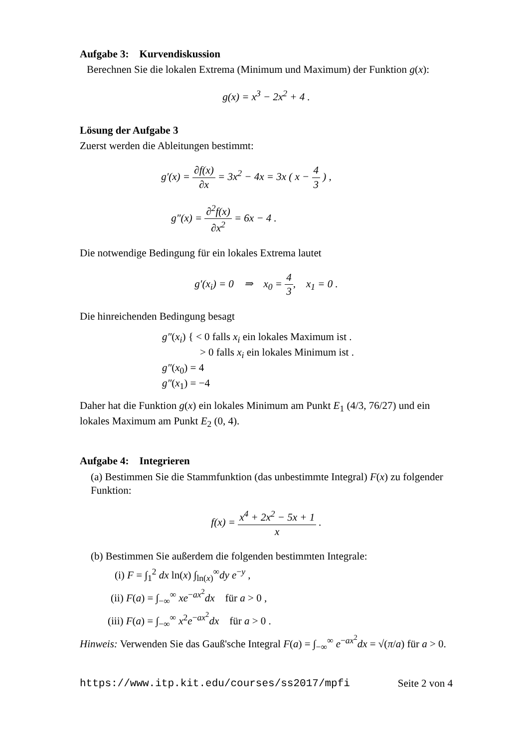Aufgabe 3: Kurvendiskussion
Berechnen Sie die lokalen Extrema (Minimum und Maximum) der Funktion g(x):
g(x) = x<sup>3</sup> − 2x<sup>2</sup> + 4 .
Lösung der Aufgabe 3
Zuerst werden die Ableitungen bestimmt:
g′(x) = ∂f(x) ∂x = 3x<sup>2</sup> − 4x = 3x ( x − 4 3 ) ,
g″(x) = ∂<sup>2</sup>f(x) ∂x<sup>2</sup> = 6x − 4 .
Die notwendige Bedingung für ein lokales Extrema lautet
g′(x<sub>i</sub>) = 0 ⇒ x<sub>0</sub> = 4 3, x<sub>1</sub> = 0 .
Die hinreichenden Bedingung besagt
g″(x<sub>i</sub>) { < 0 falls x<sub>i</sub> ein lokales Maximum ist .
> 0 falls x<sub>i</sub> ein lokales Minimum ist .
g″(x<sub>0</sub>) = 4
g″(x<sub>1</sub>) = −4
Daher hat die Funktion g(x) ein lokales Minimum am Punkt E<sub>1</sub> (4/3, 76/27) und ein lokales Maximum am Punkt E<sub>2</sub> (0, 4).
Aufgabe 4: Integrieren
(a) Bestimmen Sie die Stammfunktion (das unbestimmte Integral) F(x) zu folgender Funktion:
f(x) = x<sup>4</sup> + 2x<sup>2</sup> − 5x + 1 x .
(b) Bestimmen Sie außerdem die folgenden bestimmten Integrale:
(i) F = ∫<sub>1</sub><sup>2</sup> dx ln(x) ∫<sub>ln(x)</sub><sup>∞</sup>dy e<sup>−y</sup> ,
(ii) F(a) = ∫<sub>−∞</sub><sup>∞</sup> xe<sup>−ax<sup>2</sup></sup>dx für a > 0 ,
(iii) F(a) = ∫<sub>−∞</sub><sup>∞</sup> x<sup>2</sup>e<sup>−ax<sup>2</sup></sup>dx für a > 0 .
Hinweis: Verwenden Sie das Gauß'sche Integral F(a) = ∫<sub>−∞</sub><sup>∞</sup> e<sup>−ax<sup>2</sup></sup>dx = √(π/a) für a > 0.
https://www.itp.kit.edu/courses/ss2017/mpfi Seite 2 von 4